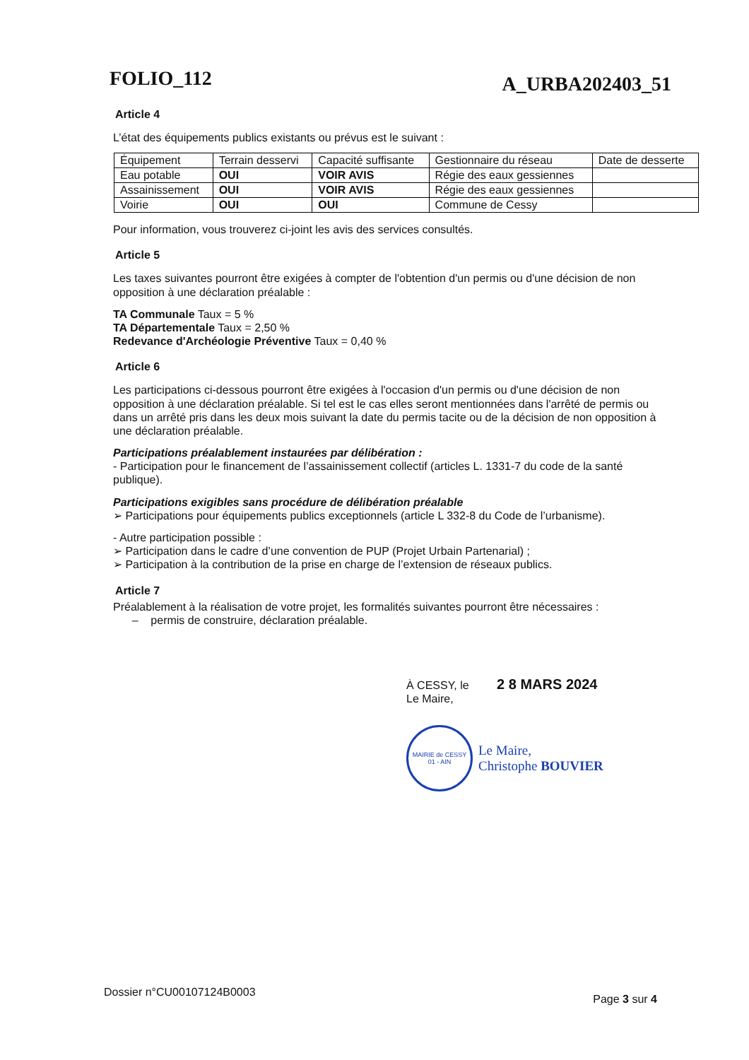FOLIO_112 A_URBA202403_51
Article 4
L’état des équipements publics existants ou prévus est le suivant :
| Équipement | Terrain desservi | Capacité suffisante | Gestionnaire du réseau | Date de desserte |
| --- | --- | --- | --- | --- |
| Eau potable | OUI | VOIR AVIS | Régie des eaux gessiennes | |
| Assainissement | OUI | VOIR AVIS | Régie des eaux gessiennes | |
| Voirie | OUI | OUI | Commune de Cessy | |
Pour information, vous trouverez ci-joint les avis des services consultés.
Article 5
Les taxes suivantes pourront être exigées à compter de l'obtention d'un permis ou d'une décision de non opposition à une déclaration préalable :
TA Communale Taux = 5 %
TA Départementale Taux = 2,50 %
Redevance d'Archéologie Préventive Taux = 0,40 %
Article 6
Les participations ci-dessous pourront être exigées à l'occasion d'un permis ou d'une décision de non opposition à une déclaration préalable. Si tel est le cas elles seront mentionnées dans l'arrêté de permis ou dans un arrêté pris dans les deux mois suivant la date du permis tacite ou de la décision de non opposition à une déclaration préalable.
Participations préalablement instaurées par délibération :
- Participation pour le financement de l’assainissement collectif (articles L. 1331-7 du code de la santé publique).
Participations exigibles sans procédure de délibération préalable
➢ Participations pour équipements publics exceptionnels (article L 332-8 du Code de l’urbanisme).
- Autre participation possible :
➢ Participation dans le cadre d’une convention de PUP (Projet Urbain Partenarial) ;
➢ Participation à la contribution de la prise en charge de l’extension de réseaux publics.
Article 7
Préalablement à la réalisation de votre projet, les formalités suivantes pourront être nécessaires :
– permis de construire, déclaration préalable.
À CESSY, le 2 8 MARS 2024
Le Maire,
MAIRIE de CESSY
01 - AIN
Le Maire,
Christophe BOUVIER
Dossier n°CU00107124B0003 Page 3 sur 4